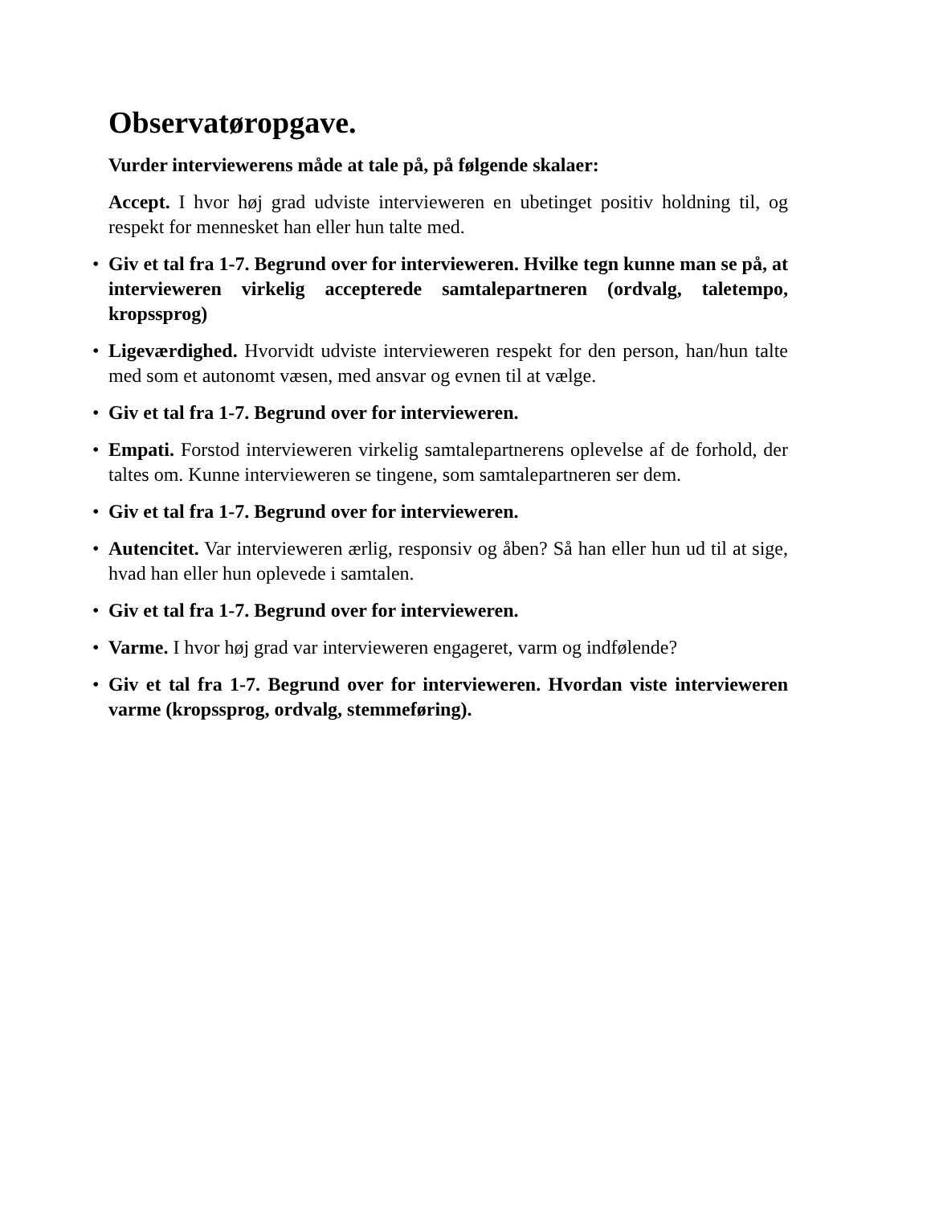Observatøropgave.
Vurder interviewerens måde at tale på, på følgende skalaer:
Accept. I hvor høj grad udviste intervieweren en ubetinget positiv holdning til, og respekt for mennesket han eller hun talte med.
• Giv et tal fra 1-7. Begrund over for intervieweren. Hvilke tegn kunne man se på, at intervieweren virkelig accepterede samtalepartneren (ordvalg, taletempo, kropssprog)
• Ligeværdighed. Hvorvidt udviste intervieweren respekt for den person, han/hun talte med som et autonomt væsen, med ansvar og evnen til at vælge.
• Giv et tal fra 1-7. Begrund over for intervieweren.
• Empati. Forstod intervieweren virkelig samtalepartnerens oplevelse af de forhold, der taltes om. Kunne intervieweren se tingene, som samtalepartneren ser dem.
• Giv et tal fra 1-7. Begrund over for intervieweren.
• Autencitet. Var intervieweren ærlig, responsiv og åben? Så han eller hun ud til at sige, hvad han eller hun oplevede i samtalen.
• Giv et tal fra 1-7. Begrund over for intervieweren.
• Varme. I hvor høj grad var intervieweren engageret, varm og indfølende?
• Giv et tal fra 1-7. Begrund over for intervieweren. Hvordan viste intervieweren varme (kropssprog, ordvalg, stemmeføring).